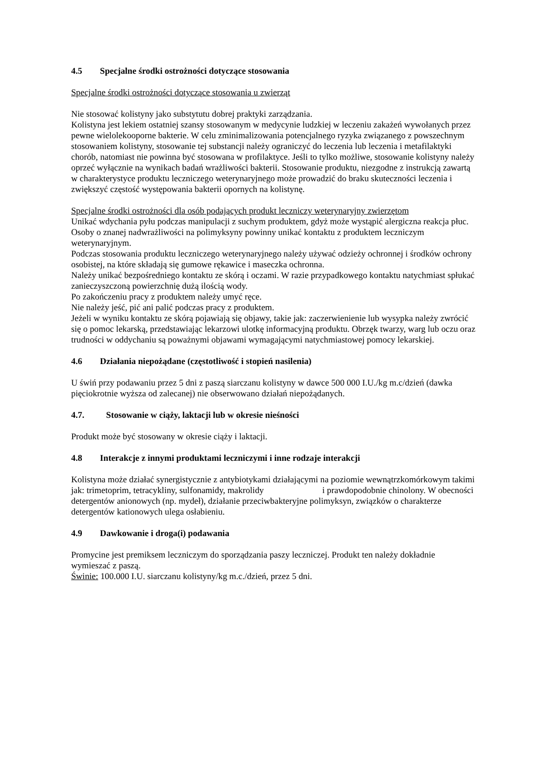4.5 Specjalne środki ostrożności dotyczące stosowania
Specjalne środki ostrożności dotyczące stosowania u zwierząt
Nie stosować kolistyny jako substytutu dobrej praktyki zarządzania.
Kolistyna jest lekiem ostatniej szansy stosowanym w medycynie ludzkiej w leczeniu zakażeń wywołanych przez pewne wielolekooporne bakterie. W celu zminimalizowania potencjalnego ryzyka związanego z powszechnym stosowaniem kolistyny, stosowanie tej substancji należy ograniczyć do leczenia lub leczenia i metafilaktyki chorób, natomiast nie powinna być stosowana w profilaktyce. Jeśli to tylko możliwe, stosowanie kolistyny należy oprzeć wyłącznie na wynikach badań wrażliwości bakterii. Stosowanie produktu, niezgodne z instrukcją zawartą w charakterystyce produktu leczniczego weterynaryjnego może prowadzić do braku skuteczności leczenia i zwiększyć częstość występowania bakterii opornych na kolistynę.
Specjalne środki ostrożności dla osób podających produkt leczniczy weterynaryjny zwierzętom
Unikać wdychania pyłu podczas manipulacji z suchym produktem, gdyż może wystąpić alergiczna reakcja płuc.
Osoby o znanej nadwrażliwości na polimyksyny powinny unikać kontaktu z produktem leczniczym weterynaryjnym.
Podczas stosowania produktu leczniczego weterynaryjnego należy używać odzieży ochronnej i środków ochrony osobistej, na które składają się gumowe rękawice i maseczka ochronna.
Należy unikać bezpośredniego kontaktu ze skórą i oczami. W razie przypadkowego kontaktu natychmiast spłukać zanieczyszczoną powierzchnię dużą ilością wody.
Po zakończeniu pracy z produktem należy umyć ręce.
Nie należy jeść, pić ani palić podczas pracy z produktem.
Jeżeli w wyniku kontaktu ze skórą pojawiają się objawy, takie jak: zaczerwienienie lub wysypka należy zwrócić się o pomoc lekarską, przedstawiając lekarzowi ulotkę informacyjną produktu. Obrzęk twarzy, warg lub oczu oraz trudności w oddychaniu są poważnymi objawami wymagającymi natychmiastowej pomocy lekarskiej.
4.6 Działania niepożądane (częstotliwość i stopień nasilenia)
U świń przy podawaniu przez 5 dni z paszą siarczanu kolistyny w dawce 500 000 I.U./kg m.c/dzień (dawka pięciokrotnie wyższa od zalecanej) nie obserwowano działań niepożądanych.
4.7. Stosowanie w ciąży, laktacji lub w okresie nieśności
Produkt może być stosowany w okresie ciąży i laktacji.
4.8 Interakcje z innymi produktami leczniczymi i inne rodzaje interakcji
Kolistyna może działać synergistycznie z antybiotykami działającymi na poziomie wewnątrzkomórkowym takimi jak: trimetoprim, tetracykliny, sulfonamidy, makrolidy i prawdopodobnie chinolony. W obecności detergentów anionowych (np. mydeł), działanie przeciwbakteryjne polimyksyn, związków o charakterze detergentów kationowych ulega osłabieniu.
4.9 Dawkowanie i droga(i) podawania
Promycine jest premiksem leczniczym do sporządzania paszy leczniczej. Produkt ten należy dokładnie wymieszać z paszą.
Świnie: 100.000 I.U. siarczanu kolistyny/kg m.c./dzień, przez 5 dni.